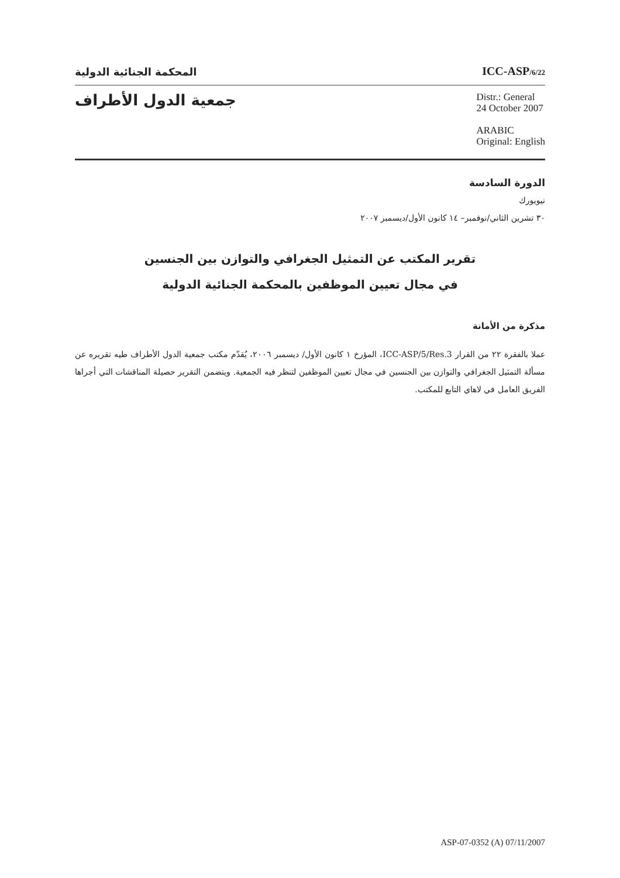المحكمة الجنائية الدولية
ICC-ASP/6/22
جمعية الدول الأطراف
Distr.: General
24 October 2007
ARABIC
Original: English
الدورة السادسة
نيويورك
٣٠ تشرين الثاني/نوفمبر– ١٤ كانون الأول/ديسمبر ٢٠٠٧
تقرير المكتب عن التمثيل الجغرافي والتوازن بين الجنسين
في مجال تعيين الموظفين بالمحكمة الجنائية الدولية
مذكرة من الأمانة
عملا بالفقرة ٢٢ من القرار ICC-ASP/5/Res.3، المؤرخ ١ كانون الأول/ ديسمبر ٢٠٠٦، يُقدّم مكتب جمعية الدول الأطراف طيه تقريره عن مسألة التمثيل الجغرافي والتوازن بين الجنسين في مجال تعيين الموظفين لتنظر فيه الجمعية. ويتضمن التقرير حصيلة المناقشات التي أجراها الفريق العامل في لاهاي التابع للمكتب.
ASP-07-0352 (A) 07/11/2007